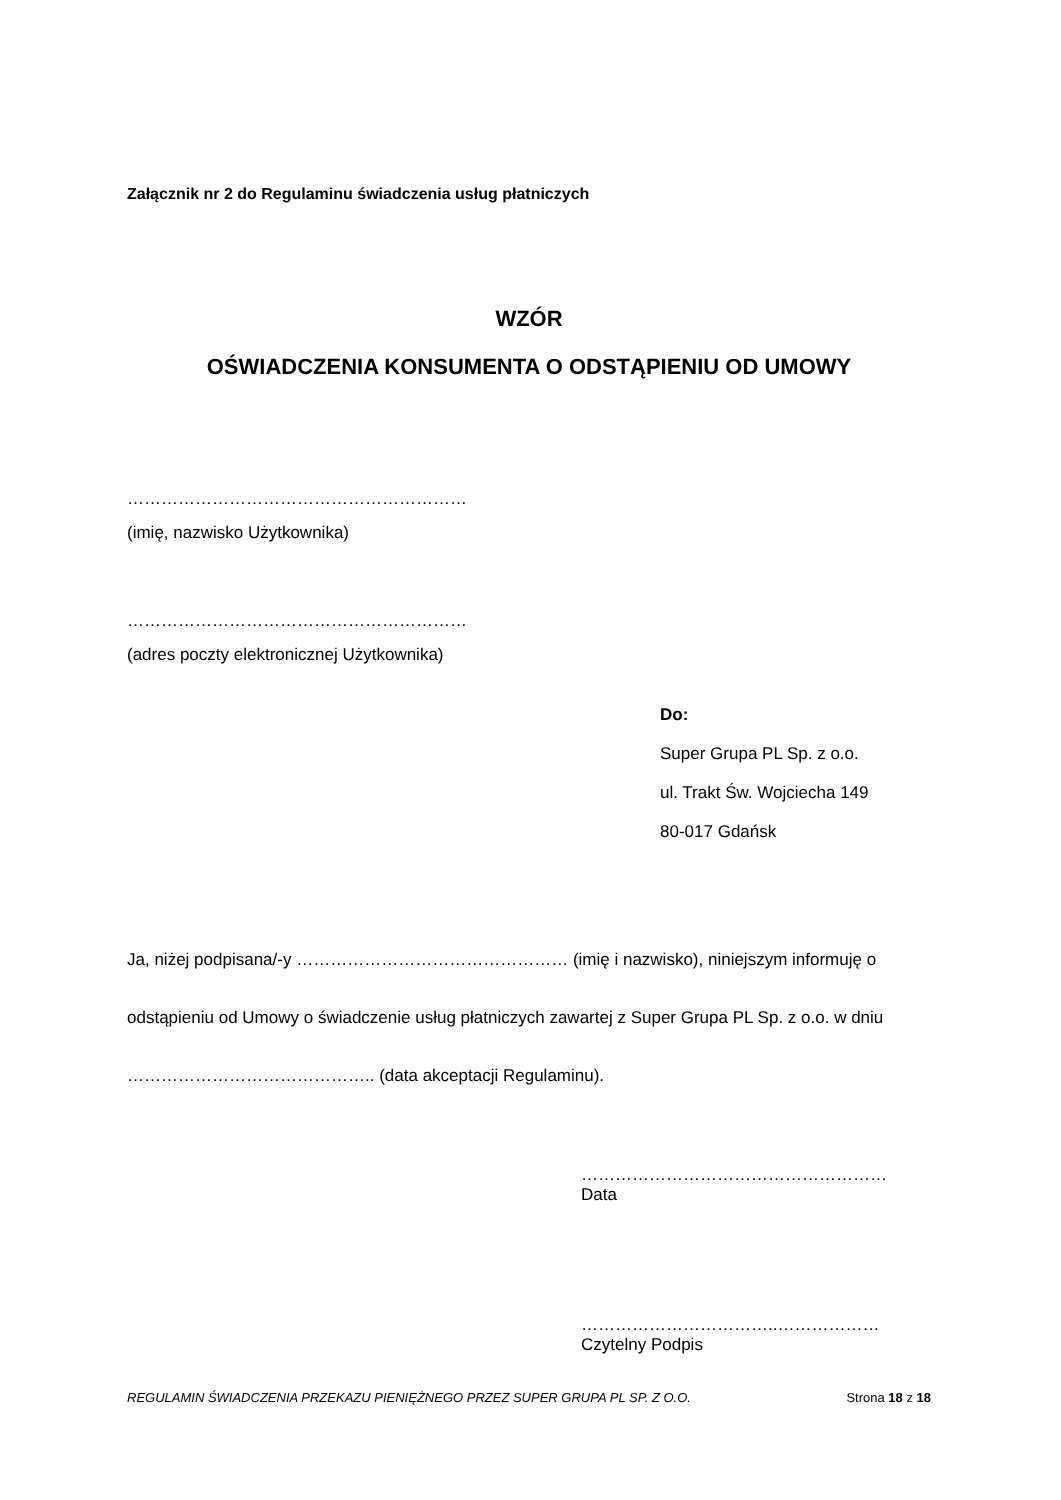Załącznik nr 2 do Regulaminu świadczenia usług płatniczych
WZÓR
OŚWIADCZENIA KONSUMENTA O ODSTĄPIENIU OD UMOWY
……………………………………………………
(imię, nazwisko Użytkownika)
……………………………………………………
(adres poczty elektronicznej Użytkownika)
Do:
Super Grupa PL Sp. z o.o.
ul. Trakt Św. Wojciecha 149
80-017 Gdańsk
Ja, niżej podpisana/-y ………………………………………… (imię i nazwisko), niniejszym informuję o odstąpieniu od Umowy o świadczenie usług płatniczych zawartej z Super Grupa PL Sp. z o.o. w dniu …………………………………….. (data akceptacji Regulaminu).
………………………………………………
Data
……………………………..………………
Czytelny Podpis
REGULAMIN ŚWIADCZENIA PRZEKAZU PIENIĘŻNEGO PRZEZ SUPER GRUPA PL SP. Z O.O. Strona 18 z 18